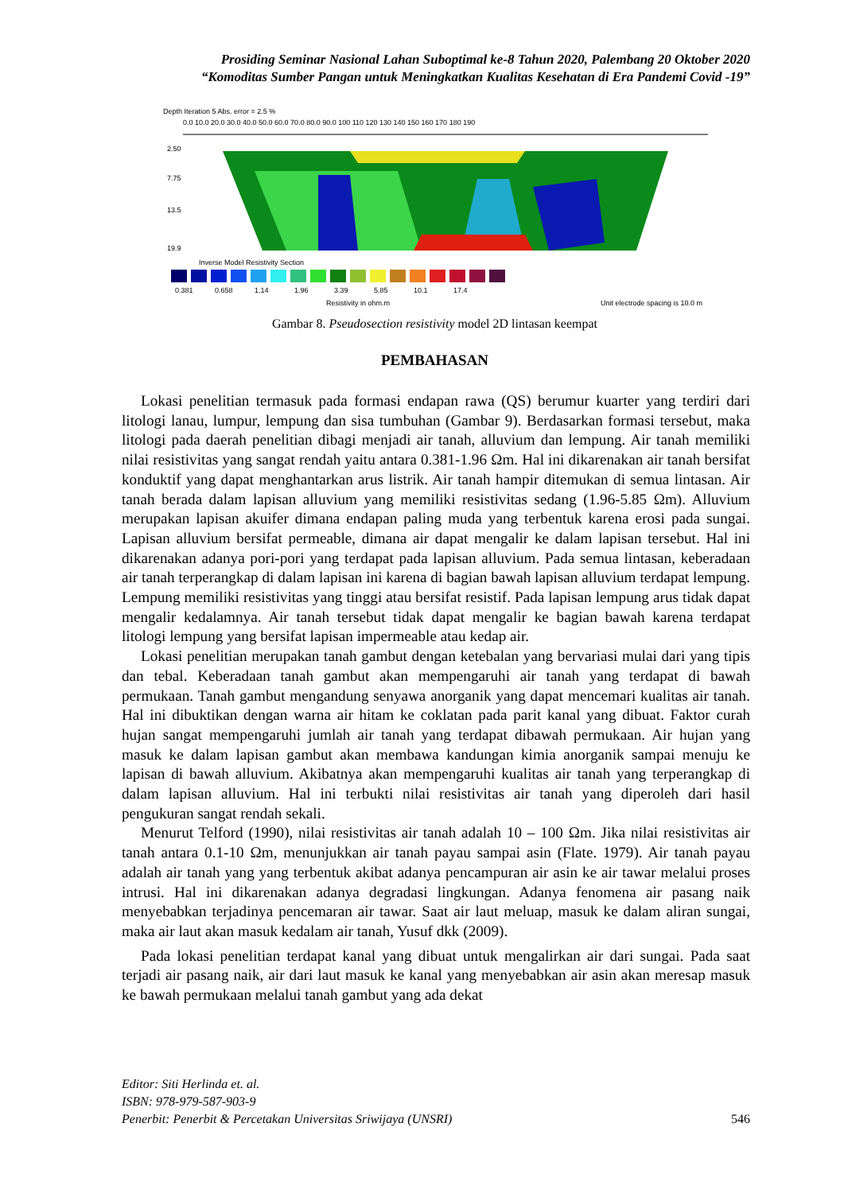Prosiding Seminar Nasional Lahan Suboptimal ke-8 Tahun 2020, Palembang 20 Oktober 2020
“Komoditas Sumber Pangan untuk Meningkatkan Kualitas Kesehatan di Era Pandemi Covid -19”
Depth Iteration 5 Abs. error = 2.5 %
0.0 10.0 20.0 30.0 40.0 50.0 60.0 70.0 80.0 90.0 100 110 120 130 140 150 160 170 180 190
2.50
7.75
13.5
19.9
Inverse Model Resistivity Section
0.381
0.658
1.14
1.96
3.39
5.85
10.1
17.4
Resistivity in ohm.m
Unit electrode spacing is 10.0 m
Gambar 8. Pseudosection resistivity model 2D lintasan keempat
PEMBAHASAN
Lokasi penelitian termasuk pada formasi endapan rawa (QS) berumur kuarter yang terdiri dari litologi lanau, lumpur, lempung dan sisa tumbuhan (Gambar 9). Berdasarkan formasi tersebut, maka litologi pada daerah penelitian dibagi menjadi air tanah, alluvium dan lempung. Air tanah memiliki nilai resistivitas yang sangat rendah yaitu antara 0.381-1.96 Ωm. Hal ini dikarenakan air tanah bersifat konduktif yang dapat menghantarkan arus listrik. Air tanah hampir ditemukan di semua lintasan. Air tanah berada dalam lapisan alluvium yang memiliki resistivitas sedang (1.96-5.85 Ωm). Alluvium merupakan lapisan akuifer dimana endapan paling muda yang terbentuk karena erosi pada sungai. Lapisan alluvium bersifat permeable, dimana air dapat mengalir ke dalam lapisan tersebut. Hal ini dikarenakan adanya pori-pori yang terdapat pada lapisan alluvium. Pada semua lintasan, keberadaan air tanah terperangkap di dalam lapisan ini karena di bagian bawah lapisan alluvium terdapat lempung. Lempung memiliki resistivitas yang tinggi atau bersifat resistif. Pada lapisan lempung arus tidak dapat mengalir kedalamnya. Air tanah tersebut tidak dapat mengalir ke bagian bawah karena terdapat litologi lempung yang bersifat lapisan impermeable atau kedap air.
Lokasi penelitian merupakan tanah gambut dengan ketebalan yang bervariasi mulai dari yang tipis dan tebal. Keberadaan tanah gambut akan mempengaruhi air tanah yang terdapat di bawah permukaan. Tanah gambut mengandung senyawa anorganik yang dapat mencemari kualitas air tanah. Hal ini dibuktikan dengan warna air hitam ke coklatan pada parit kanal yang dibuat. Faktor curah hujan sangat mempengaruhi jumlah air tanah yang terdapat dibawah permukaan. Air hujan yang masuk ke dalam lapisan gambut akan membawa kandungan kimia anorganik sampai menuju ke lapisan di bawah alluvium. Akibatnya akan mempengaruhi kualitas air tanah yang terperangkap di dalam lapisan alluvium. Hal ini terbukti nilai resistivitas air tanah yang diperoleh dari hasil pengukuran sangat rendah sekali.
Menurut Telford (1990), nilai resistivitas air tanah adalah 10 – 100 Ωm. Jika nilai resistivitas air tanah antara 0.1-10 Ωm, menunjukkan air tanah payau sampai asin (Flate. 1979). Air tanah payau adalah air tanah yang yang terbentuk akibat adanya pencampuran air asin ke air tawar melalui proses intrusi. Hal ini dikarenakan adanya degradasi lingkungan. Adanya fenomena air pasang naik menyebabkan terjadinya pencemaran air tawar. Saat air laut meluap, masuk ke dalam aliran sungai, maka air laut akan masuk kedalam air tanah, Yusuf dkk (2009).
Pada lokasi penelitian terdapat kanal yang dibuat untuk mengalirkan air dari sungai. Pada saat terjadi air pasang naik, air dari laut masuk ke kanal yang menyebabkan air asin akan meresap masuk ke bawah permukaan melalui tanah gambut yang ada dekat
Editor: Siti Herlinda et. al.
ISBN: 978-979-587-903-9
Penerbit: Penerbit & Percetakan Universitas Sriwijaya (UNSRI) 546